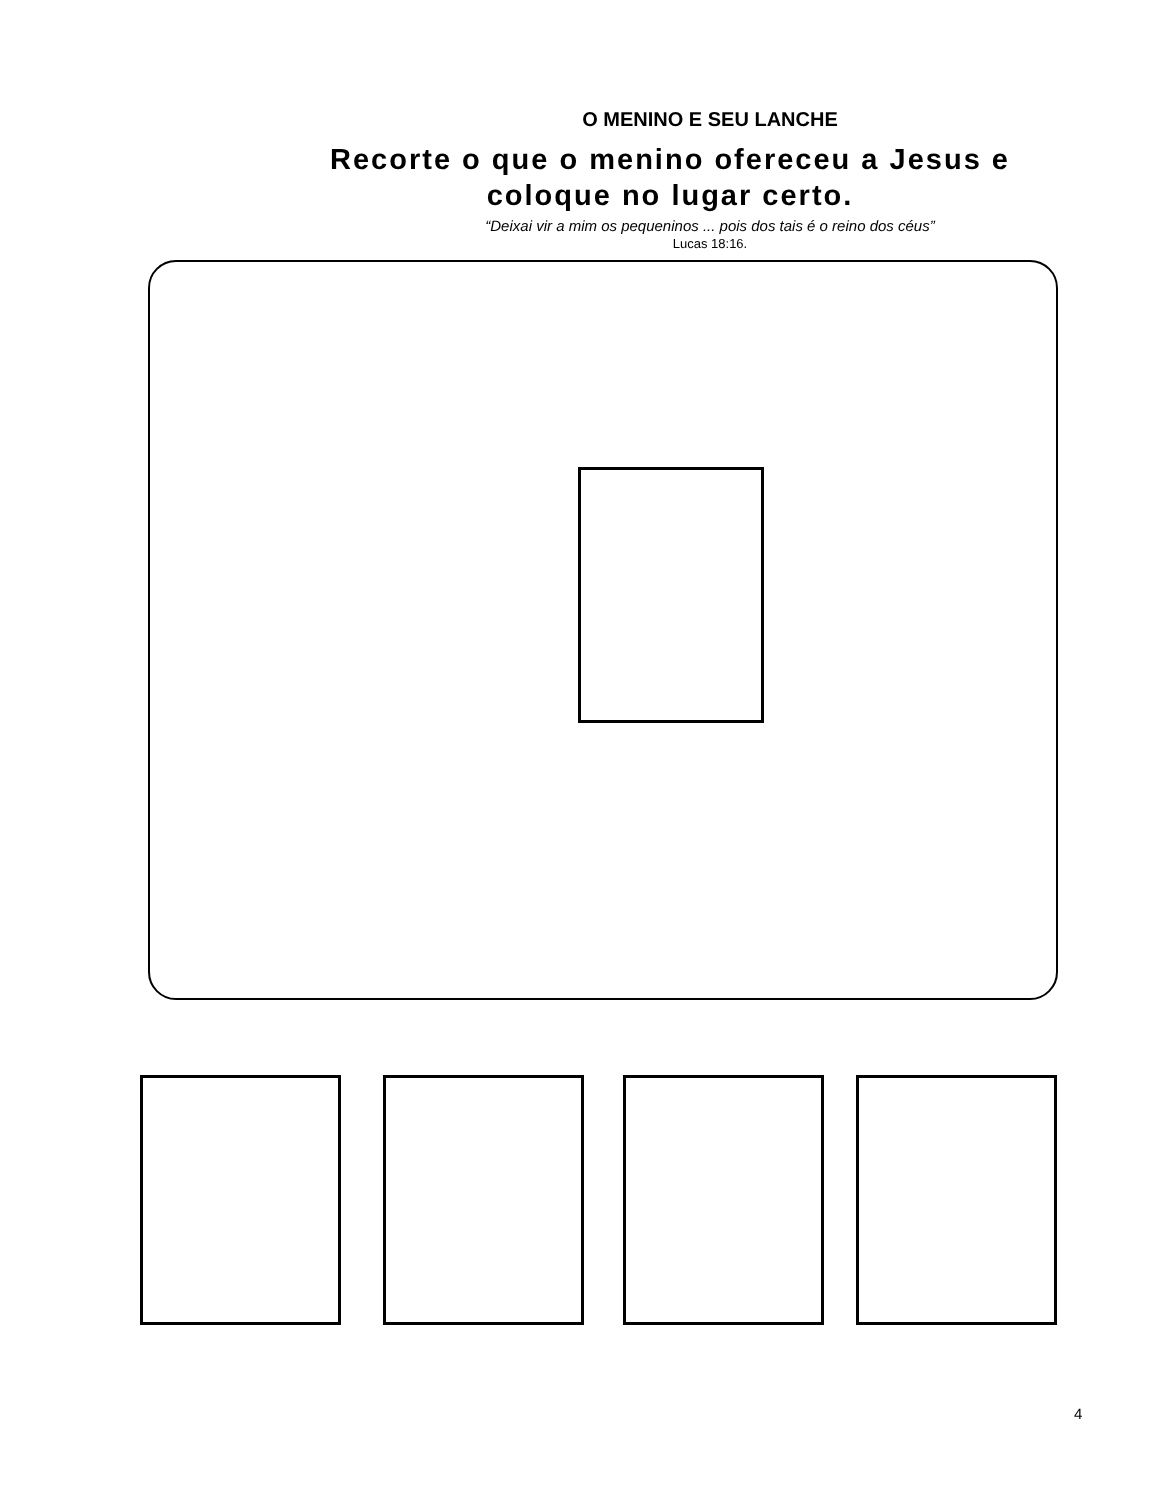O MENINO E SEU LANCHE
Recorte o que o menino ofereceu a Jesus e coloque no lugar certo.
“Deixai vir a mim os pequeninos ... pois dos tais é o reino dos céus”
Lucas 18:16.
4